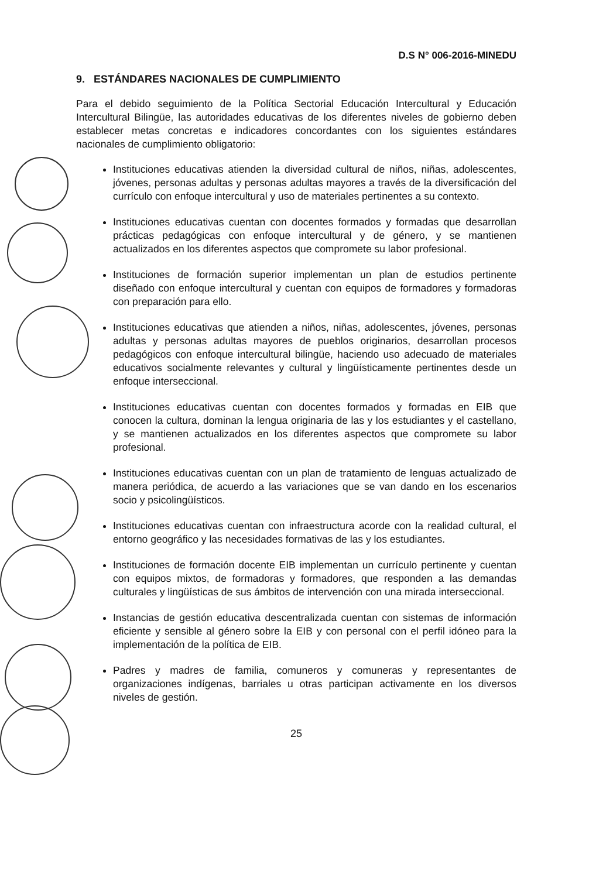D.S N° 006-2016-MINEDU
9. ESTÁNDARES NACIONALES DE CUMPLIMIENTO
Para el debido seguimiento de la Política Sectorial Educación Intercultural y Educación Intercultural Bilingüe, las autoridades educativas de los diferentes niveles de gobierno deben establecer metas concretas e indicadores concordantes con los siguientes estándares nacionales de cumplimiento obligatorio:
Instituciones educativas atienden la diversidad cultural de niños, niñas, adolescentes, jóvenes, personas adultas y personas adultas mayores a través de la diversificación del currículo con enfoque intercultural y uso de materiales pertinentes a su contexto.
Instituciones educativas cuentan con docentes formados y formadas que desarrollan prácticas pedagógicas con enfoque intercultural y de género, y se mantienen actualizados en los diferentes aspectos que compromete su labor profesional.
Instituciones de formación superior implementan un plan de estudios pertinente diseñado con enfoque intercultural y cuentan con equipos de formadores y formadoras con preparación para ello.
Instituciones educativas que atienden a niños, niñas, adolescentes, jóvenes, personas adultas y personas adultas mayores de pueblos originarios, desarrollan procesos pedagógicos con enfoque intercultural bilingüe, haciendo uso adecuado de materiales educativos socialmente relevantes y cultural y lingüísticamente pertinentes desde un enfoque interseccional.
Instituciones educativas cuentan con docentes formados y formadas en EIB que conocen la cultura, dominan la lengua originaria de las y los estudiantes y el castellano, y se mantienen actualizados en los diferentes aspectos que compromete su labor profesional.
Instituciones educativas cuentan con un plan de tratamiento de lenguas actualizado de manera periódica, de acuerdo a las variaciones que se van dando en los escenarios socio y psicolingüísticos.
Instituciones educativas cuentan con infraestructura acorde con la realidad cultural, el entorno geográfico y las necesidades formativas de las y los estudiantes.
Instituciones de formación docente EIB implementan un currículo pertinente y cuentan con equipos mixtos, de formadoras y formadores, que responden a las demandas culturales y lingüísticas de sus ámbitos de intervención con una mirada interseccional.
Instancias de gestión educativa descentralizada cuentan con sistemas de información eficiente y sensible al género sobre la EIB y con personal con el perfil idóneo para la implementación de la política de EIB.
Padres y madres de familia, comuneros y comuneras y representantes de organizaciones indígenas, barriales u otras participan activamente en los diversos niveles de gestión.
25